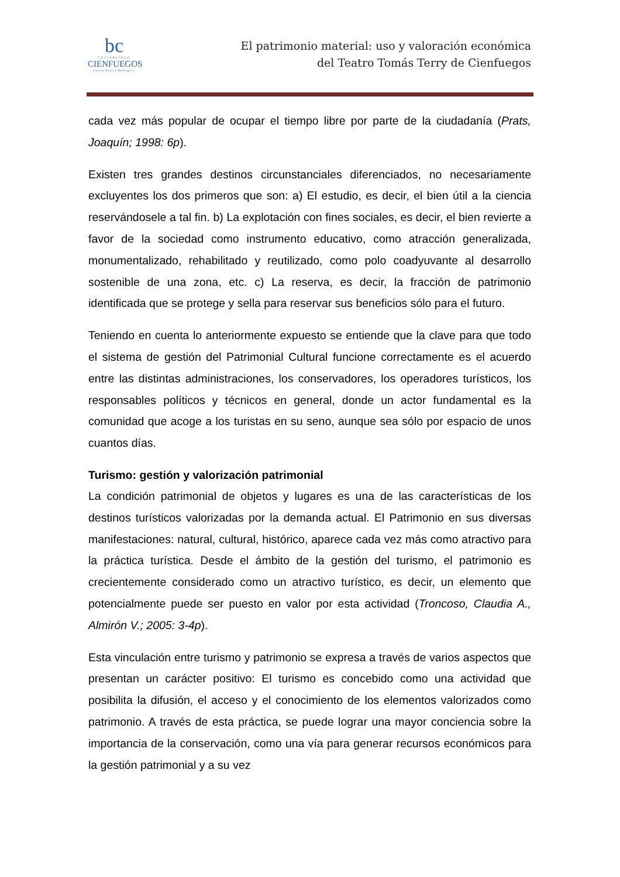bc
UNIVERSIDAD
CIENFUEGOS
Carlos Rafael Rodríguez
El patrimonio material: uso y valoración económica
del Teatro Tomás Terry de Cienfuegos
cada vez más popular de ocupar el tiempo libre por parte de la ciudadanía (Prats, Joaquín; 1998: 6p).
Existen tres grandes destinos circunstanciales diferenciados, no necesariamente excluyentes los dos primeros que son: a) El estudio, es decir, el bien útil a la ciencia reservándosele a tal fin. b) La explotación con fines sociales, es decir, el bien revierte a favor de la sociedad como instrumento educativo, como atracción generalizada, monumentalizado, rehabilitado y reutilizado, como polo coadyuvante al desarrollo sostenible de una zona, etc. c) La reserva, es decir, la fracción de patrimonio identificada que se protege y sella para reservar sus beneficios sólo para el futuro.
Teniendo en cuenta lo anteriormente expuesto se entiende que la clave para que todo el sistema de gestión del Patrimonial Cultural funcione correctamente es el acuerdo entre las distintas administraciones, los conservadores, los operadores turísticos, los responsables políticos y técnicos en general, donde un actor fundamental es la comunidad que acoge a los turistas en su seno, aunque sea sólo por espacio de unos cuantos días.
Turismo: gestión y valorización patrimonial
La condición patrimonial de objetos y lugares es una de las características de los destinos turísticos valorizadas por la demanda actual. El Patrimonio en sus diversas manifestaciones: natural, cultural, histórico, aparece cada vez más como atractivo para la práctica turística. Desde el ámbito de la gestión del turismo, el patrimonio es crecientemente considerado como un atractivo turístico, es decir, un elemento que potencialmente puede ser puesto en valor por esta actividad (Troncoso, Claudia A., Almirón V.; 2005: 3-4p).
Esta vinculación entre turismo y patrimonio se expresa a través de varios aspectos que presentan un carácter positivo: El turismo es concebido como una actividad que posibilita la difusión, el acceso y el conocimiento de los elementos valorizados como patrimonio. A través de esta práctica, se puede lograr una mayor conciencia sobre la importancia de la conservación, como una vía para generar recursos económicos para la gestión patrimonial y a su vez